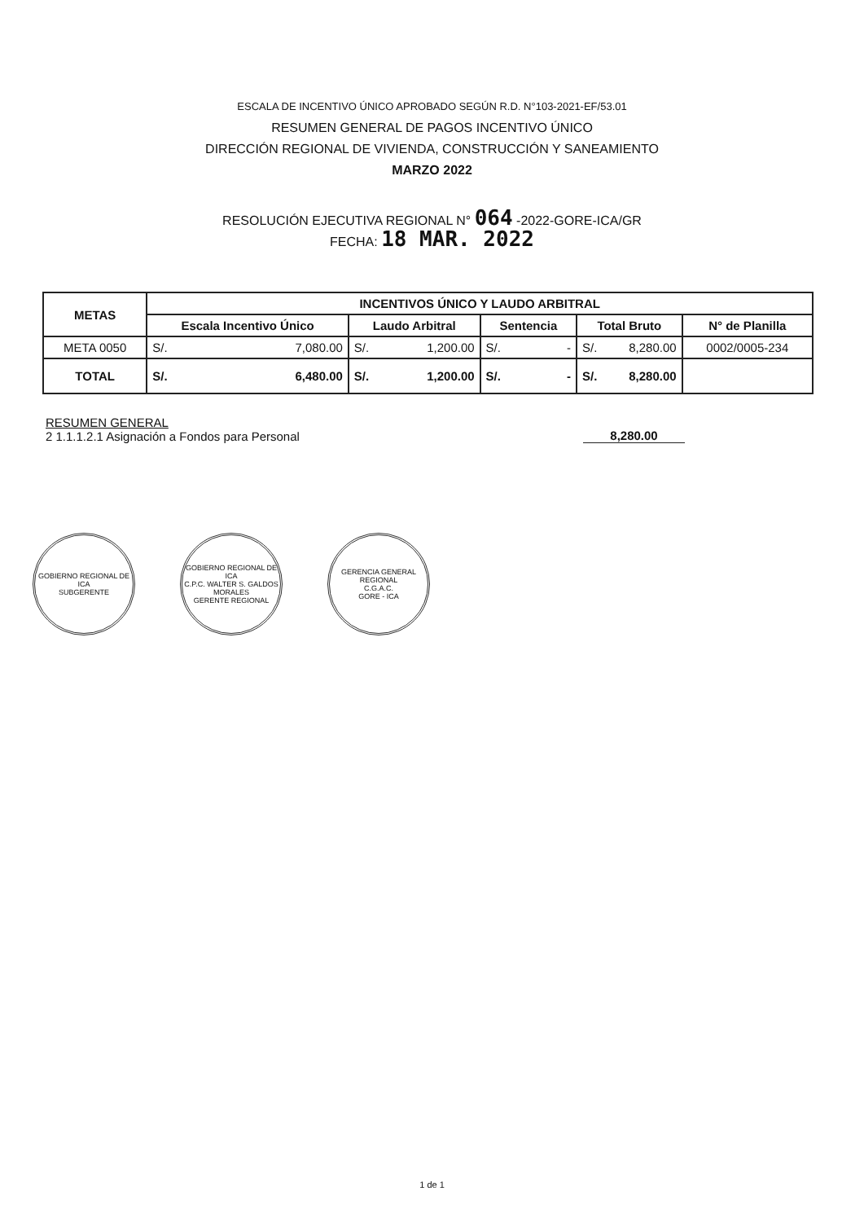ESCALA DE INCENTIVO ÚNICO APROBADO SEGÚN R.D. N°103-2021-EF/53.01
RESUMEN GENERAL DE PAGOS INCENTIVO ÚNICO
DIRECCIÓN REGIONAL DE VIVIENDA, CONSTRUCCIÓN Y SANEAMIENTO
MARZO 2022
RESOLUCIÓN EJECUTIVA REGIONAL N° 064 -2022-GORE-ICA/GR
FECHA: 18 MAR. 2022
| METAS | INCENTIVOS ÚNICO Y LAUDO ARBITRAL | | | | |
| --- | --- | --- | --- | --- | --- |
| | Escala Incentivo Único | Laudo Arbitral | Sentencia | Total Bruto | N° de Planilla |
| META 0050 | S/. 7,080.00 | S/. 1,200.00 | S/. - | S/. 8,280.00 | 0002/0005-234 |
| TOTAL | S/. 6,480.00 | S/. 1,200.00 | S/. - | S/. 8,280.00 | |
RESUMEN GENERAL
2 1.1.1.2.1 Asignación a Fondos para Personal
8,280.00
GOBIERNO REGIONAL DE ICA
SUBGERENTE
GOBIERNO REGIONAL DE ICA
C.P.C. WALTER S. GALDOS MORALES
GERENTE REGIONAL
GERENCIA GENERAL REGIONAL
C.G.A.C.
GORE - ICA
1 de 1